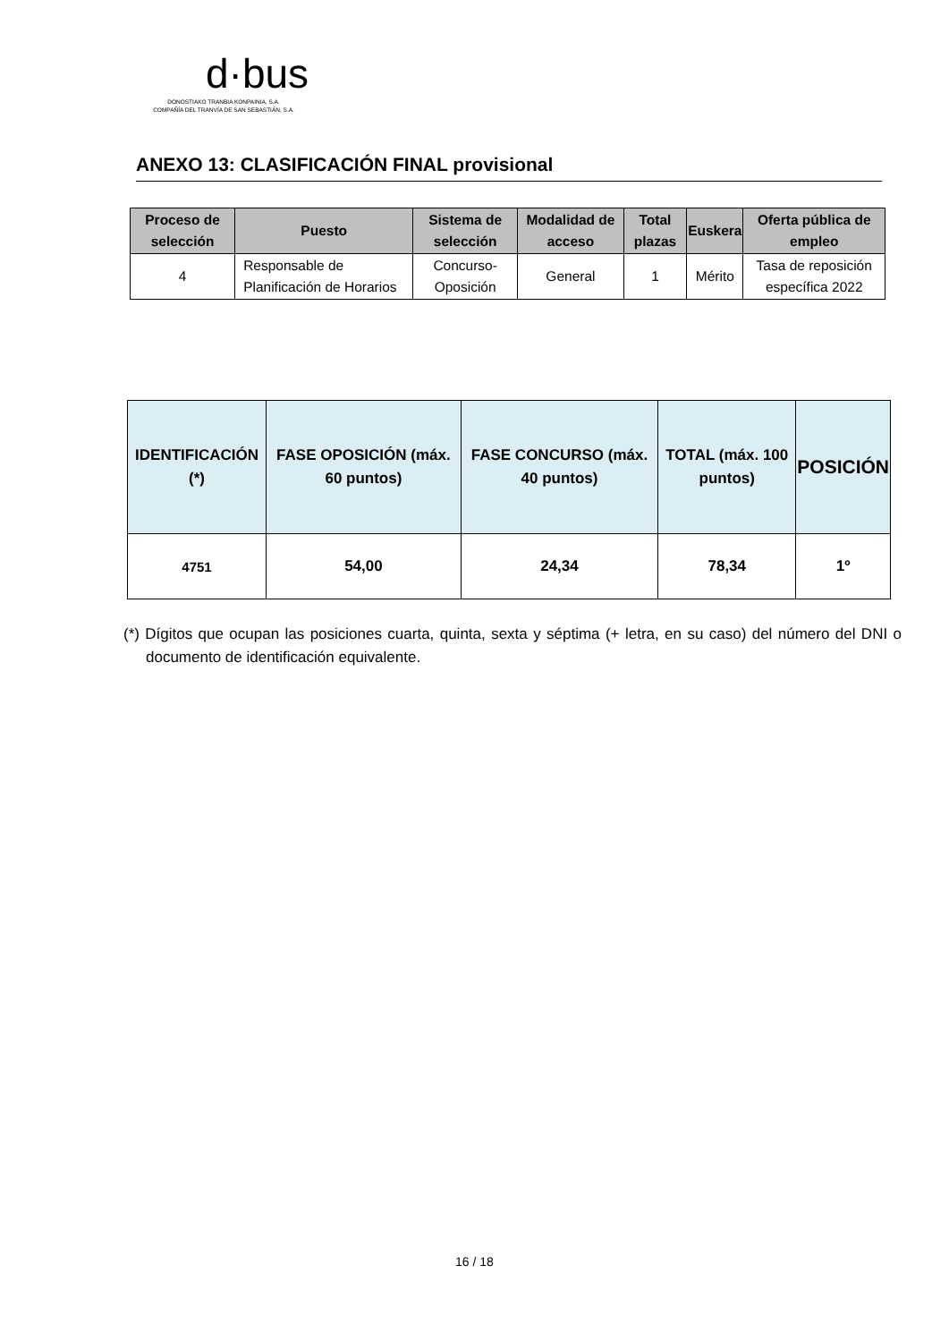d·bus
DONOSTIAKO TRANBIA KONPAINIA, S.A.
COMPAÑÍA DEL TRANVÍA DE SAN SEBASTIÁN, S.A.
ANEXO 13: CLASIFICACIÓN FINAL provisional
| Proceso de selección | Puesto | Sistema de selección | Modalidad de acceso | Total plazas | Euskera | Oferta pública de empleo |
| --- | --- | --- | --- | --- | --- | --- |
| 4 | Responsable de Planificación de Horarios | Concurso-Oposición | General | 1 | Mérito | Tasa de reposición específica 2022 |
| IDENTIFICACIÓN (*) | FASE OPOSICIÓN (máx. 60 puntos) | FASE CONCURSO (máx. 40 puntos) | TOTAL (máx. 100 puntos) | POSICIÓN |
| --- | --- | --- | --- | --- |
| 4751 | 54,00 | 24,34 | 78,34 | 1º |
(*) Dígitos que ocupan las posiciones cuarta, quinta, sexta y séptima (+ letra, en su caso) del número del DNI o documento de identificación equivalente.
16 / 18